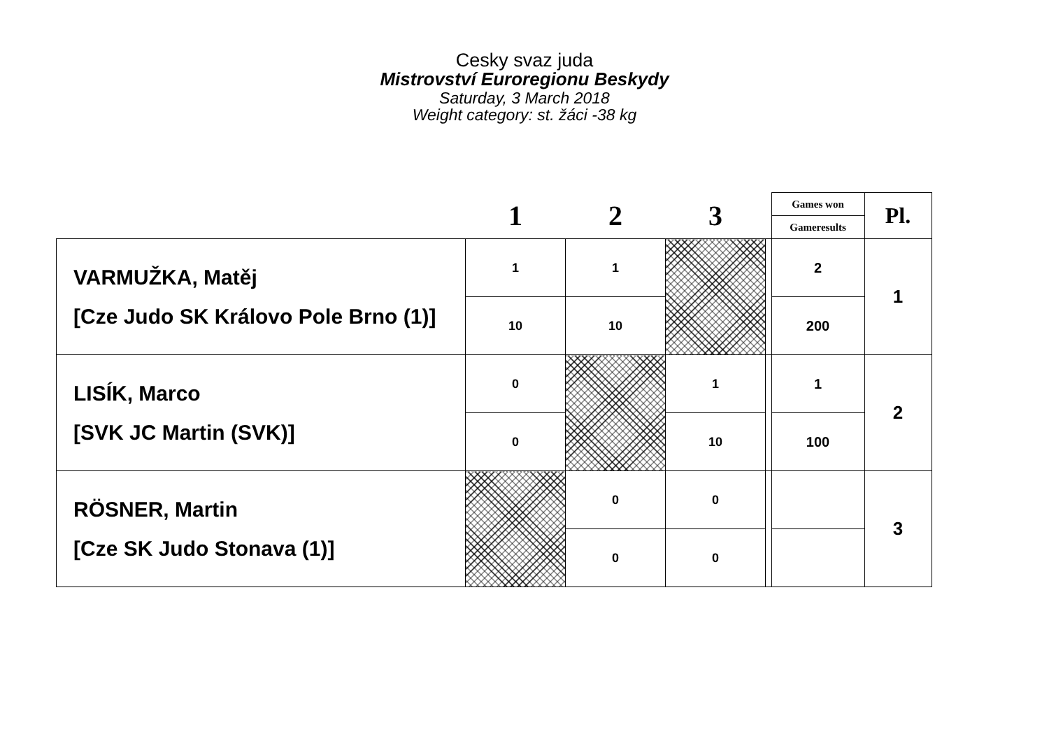Cesky svaz juda
Mistrovství Euroregionu Beskydy
Saturday, 3 March 2018
Weight category: st. žáci -38 kg
| | 1 | 2 | 3 | | Games won | Pl. |
| --- | --- | --- | --- | --- | --- | --- |
| | | | | | Gameresults | |
| VARMUŽKA, Matěj [Cze Judo SK Královo Pole Brno (1)] | 1 | 1 | | | 2 | 1 |
| | 10 | 10 | | | 200 | |
| LISÍK, Marco [SVK JC Martin (SVK)] | 0 | | 1 | | 1 | 2 |
| | 0 | | 10 | | 100 | |
| RÖSNER, Martin [Cze SK Judo Stonava (1)] | | 0 | 0 | | | 3 |
| | | 0 | 0 | | | |